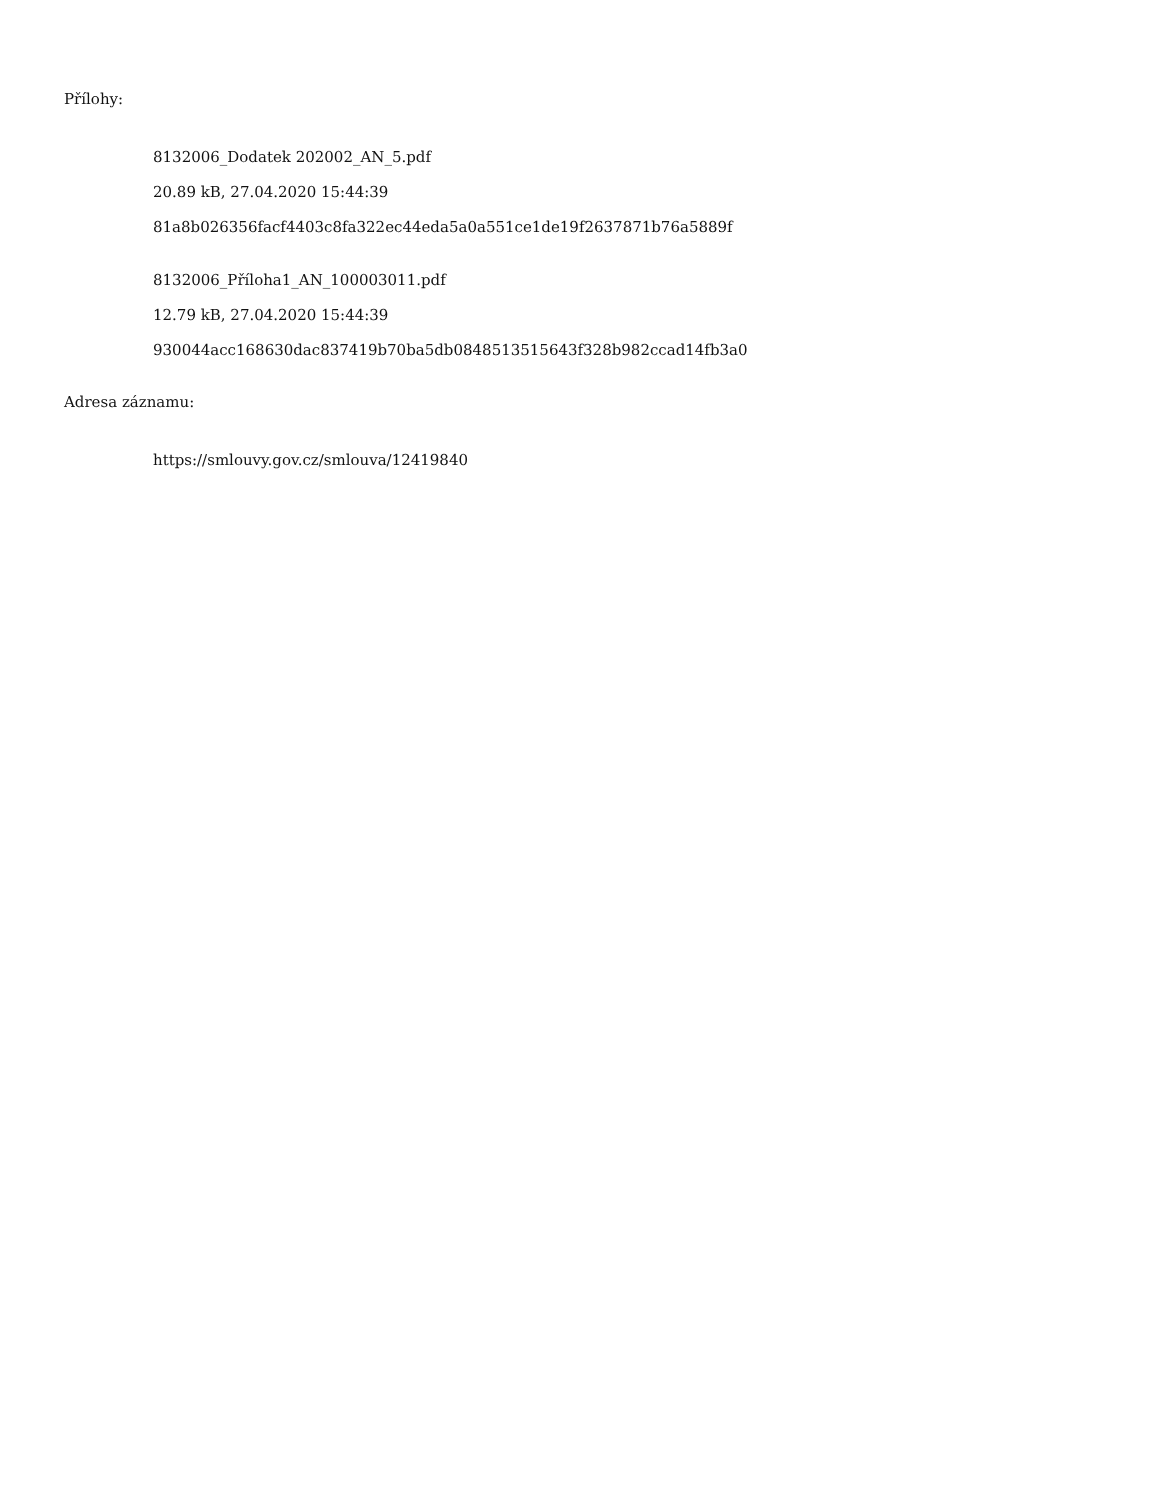Přílohy:
8132006_Dodatek 202002_AN_5.pdf
20.89 kB, 27.04.2020 15:44:39
81a8b026356facf4403c8fa322ec44eda5a0a551ce1de19f2637871b76a5889f
8132006_Příloha1_AN_100003011.pdf
12.79 kB, 27.04.2020 15:44:39
930044acc168630dac837419b70ba5db0848513515643f328b982ccad14fb3a0
Adresa záznamu:
https://smlouvy.gov.cz/smlouva/12419840